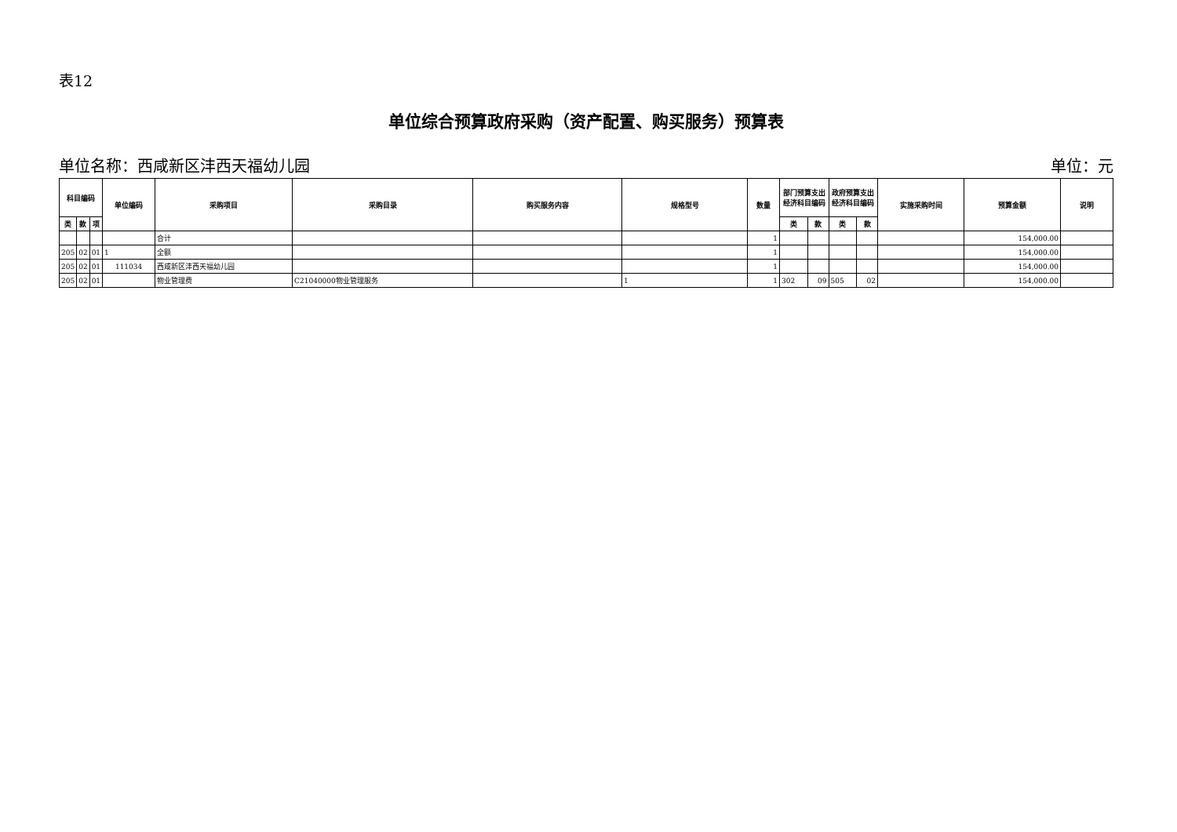表12
单位综合预算政府采购（资产配置、购买服务）预算表
单位名称：西咸新区沣西天福幼儿园 单位：元
| 科目编码 | | | 单位编码 | 采购项目 | 采购目录 | 购买服务内容 | 规格型号 | 数量 | 部门预算支出经济科目编码 | | 政府预算支出经济科目编码 | | 实施采购时间 | 预算金额 | 说明 |
| --- | --- | --- | --- | --- | --- | --- | --- | --- | --- | --- | --- | --- | --- | --- | --- |
| 类 | 款 | 项 | | | | | | | 类 | 款 | 类 | 款 | | | |
| | | | | 合计 | | | | 1 | | | | | | 154,000.00 | |
| 205 | 02 | 01 | 1 | 全额 | | | | 1 | | | | | | 154,000.00 | |
| 205 | 02 | 01 | 111034 | 西咸新区沣西天福幼儿园 | | | | 1 | | | | | | 154,000.00 | |
| 205 | 02 | 01 | | 物业管理费 | C21040000物业管理服务 | | 1 | 1 | 302 | 09 | 505 | 02 | | 154,000.00 | |